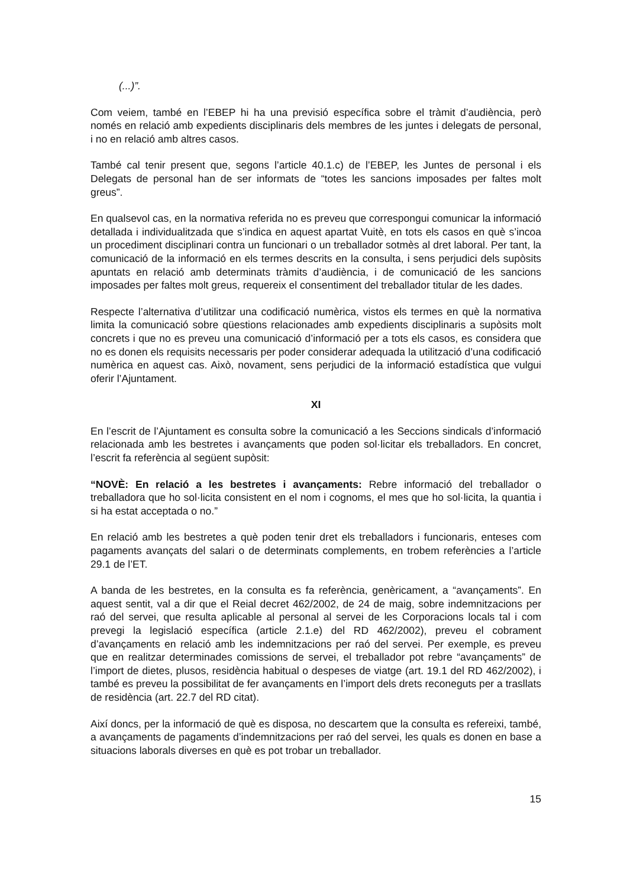(...)”.
Com veiem, també en l’EBEP hi ha una previsió específica sobre el tràmit d’audiència, però només en relació amb expedients disciplinaris dels membres de les juntes i delegats de personal, i no en relació amb altres casos.
També cal tenir present que, segons l’article 40.1.c) de l’EBEP, les Juntes de personal i els Delegats de personal han de ser informats de “totes les sancions imposades per faltes molt greus”.
En qualsevol cas, en la normativa referida no es preveu que correspongui comunicar la informació detallada i individualitzada que s’indica en aquest apartat Vuitè, en tots els casos en què s’incoa un procediment disciplinari contra un funcionari o un treballador sotmès al dret laboral. Per tant, la comunicació de la informació en els termes descrits en la consulta, i sens perjudici dels supòsits apuntats en relació amb determinats tràmits d’audiència, i de comunicació de les sancions imposades per faltes molt greus, requereix el consentiment del treballador titular de les dades.
Respecte l’alternativa d’utilitzar una codificació numèrica, vistos els termes en què la normativa limita la comunicació sobre qüestions relacionades amb expedients disciplinaris a supòsits molt concrets i que no es preveu una comunicació d’informació per a tots els casos, es considera que no es donen els requisits necessaris per poder considerar adequada la utilització d’una codificació numèrica en aquest cas. Això, novament, sens perjudici de la informació estadística que vulgui oferir l’Ajuntament.
XI
En l’escrit de l’Ajuntament es consulta sobre la comunicació a les Seccions sindicals d’informació relacionada amb les bestretes i avançaments que poden sol·licitar els treballadors. En concret, l’escrit fa referència al següent supòsit:
“NOVÈ: En relació a les bestretes i avançaments: Rebre informació del treballador o treballadora que ho sol·licita consistent en el nom i cognoms, el mes que ho sol·licita, la quantia i si ha estat acceptada o no.”
En relació amb les bestretes a què poden tenir dret els treballadors i funcionaris, enteses com pagaments avançats del salari o de determinats complements, en trobem referències a l’article 29.1 de l’ET.
A banda de les bestretes, en la consulta es fa referència, genèricament, a “avançaments”. En aquest sentit, val a dir que el Reial decret 462/2002, de 24 de maig, sobre indemnitzacions per raó del servei, que resulta aplicable al personal al servei de les Corporacions locals tal i com prevegi la legislació específica (article 2.1.e) del RD 462/2002), preveu el cobrament d’avançaments en relació amb les indemnitzacions per raó del servei. Per exemple, es preveu que en realitzar determinades comissions de servei, el treballador pot rebre “avançaments” de l’import de dietes, plusos, residència habitual o despeses de viatge (art. 19.1 del RD 462/2002), i també es preveu la possibilitat de fer avançaments en l’import dels drets reconeguts per a trasllats de residència (art. 22.7 del RD citat).
Així doncs, per la informació de què es disposa, no descartem que la consulta es refereixi, també, a avançaments de pagaments d’indemnitzacions per raó del servei, les quals es donen en base a situacions laborals diverses en què es pot trobar un treballador.
15